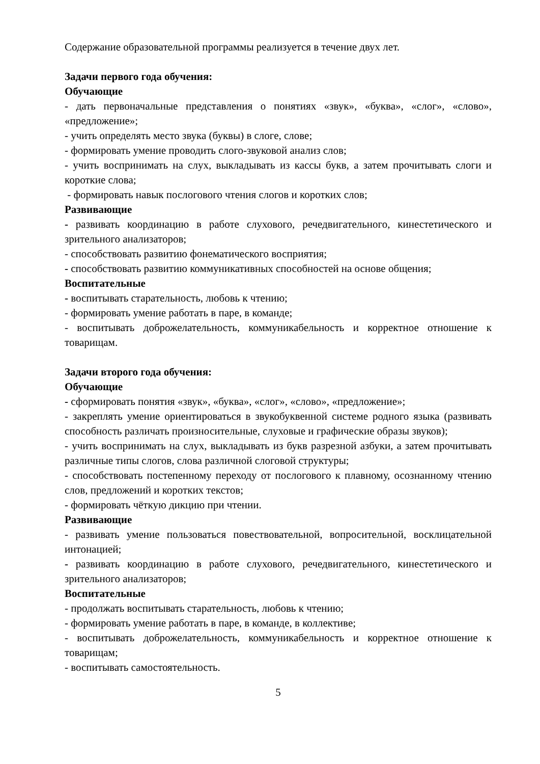Содержание образовательной программы реализуется в течение двух лет.
Задачи первого года обучения:
Обучающие
- дать первоначальные представления о понятиях «звук», «буква», «слог», «слово», «предложение»;
- учить определять место звука (буквы) в слоге, слове;
- формировать умение проводить слого-звуковой анализ слов;
- учить воспринимать на слух, выкладывать из кассы букв, а затем прочитывать слоги и короткие слова;
- формировать навык послогового чтения слогов и коротких слов;
Развивающие
- развивать координацию в работе слухового, речедвигательного, кинестетического и зрительного анализаторов;
- способствовать развитию фонематического восприятия;
- способствовать развитию коммуникативных способностей на основе общения;
Воспитательные
- воспитывать старательность, любовь к чтению;
- формировать умение работать в паре, в команде;
- воспитывать доброжелательность, коммуникабельность и корректное отношение к товарищам.
Задачи второго года обучения:
Обучающие
- сформировать понятия «звук», «буква», «слог», «слово», «предложение»;
- закреплять умение ориентироваться в звукобуквенной системе родного языка (развивать способность различать произносительные, слуховые и графические образы звуков);
- учить воспринимать на слух, выкладывать из букв разрезной азбуки, а затем прочитывать различные типы слогов, слова различной слоговой структуры;
- способствовать постепенному переходу от послогового к плавному, осознанному чтению слов, предложений и коротких текстов;
- формировать чёткую дикцию при чтении.
Развивающие
- развивать умение пользоваться повествовательной, вопросительной, восклицательной интонацией;
- развивать координацию в работе слухового, речедвигательного, кинестетического и зрительного анализаторов;
Воспитательные
- продолжать воспитывать старательность, любовь к чтению;
- формировать умение работать в паре, в команде, в коллективе;
- воспитывать доброжелательность, коммуникабельность и корректное отношение к товарищам;
- воспитывать самостоятельность.
5